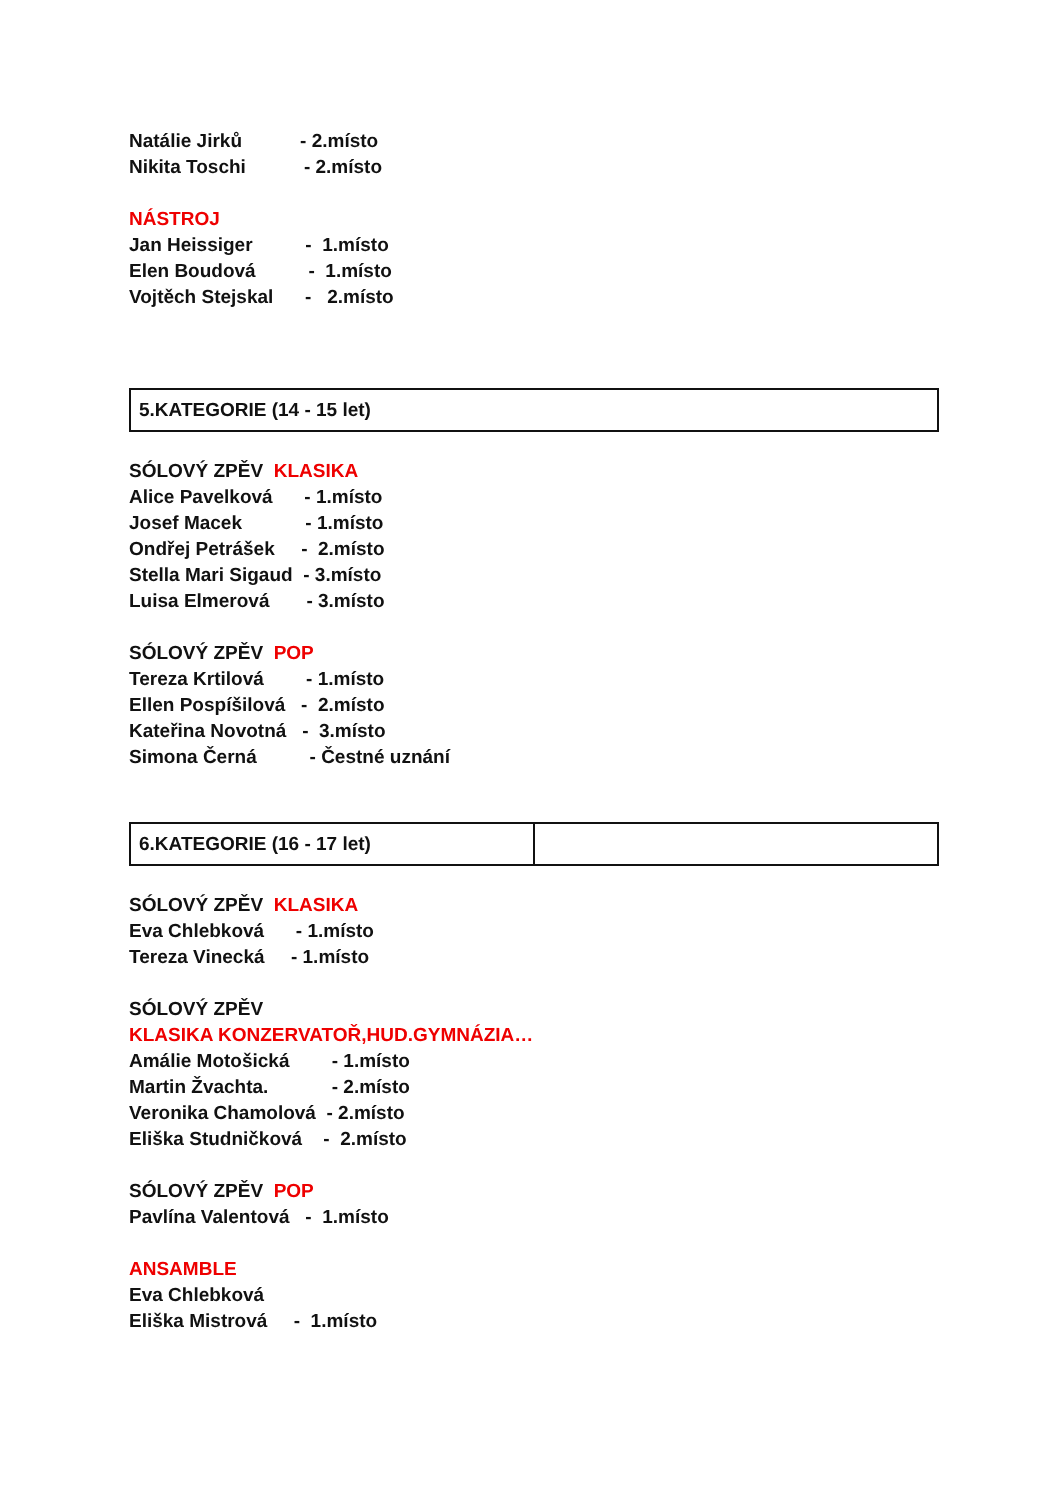Natálie Jirků - 2.místo
Nikita Toschi - 2.místo
NÁSTROJ
Jan Heissiger - 1.místo
Elen Boudová - 1.místo
Vojtěch Stejskal - 2.místo
| 5.KATEGORIE (14 - 15 let) |
SÓLOVÝ ZPĚV KLASIKA
Alice Pavelková - 1.místo
Josef Macek - 1.místo
Ondřej Petrášek - 2.místo
Stella Mari Sigaud - 3.místo
Luisa Elmerová - 3.místo
SÓLOVÝ ZPĚV POP
Tereza Krtilová - 1.místo
Ellen Pospíšilová - 2.místo
Kateřina Novotná - 3.místo
Simona Černá - Čestné uznání
| 6.KATEGORIE (16 - 17 let) | |
SÓLOVÝ ZPĚV KLASIKA
Eva Chlebková - 1.místo
Tereza Vinecká - 1.místo
SÓLOVÝ ZPĚV
KLASIKA KONZERVATOŘ,HUD.GYMNÁZIA…
Amálie Motošická - 1.místo
Martin Žvachta. - 2.místo
Veronika Chamolová - 2.místo
Eliška Studničková - 2.místo
SÓLOVÝ ZPĚV POP
Pavlína Valentová - 1.místo
ANSAMBLE
Eva Chlebková
Eliška Mistrová - 1.místo